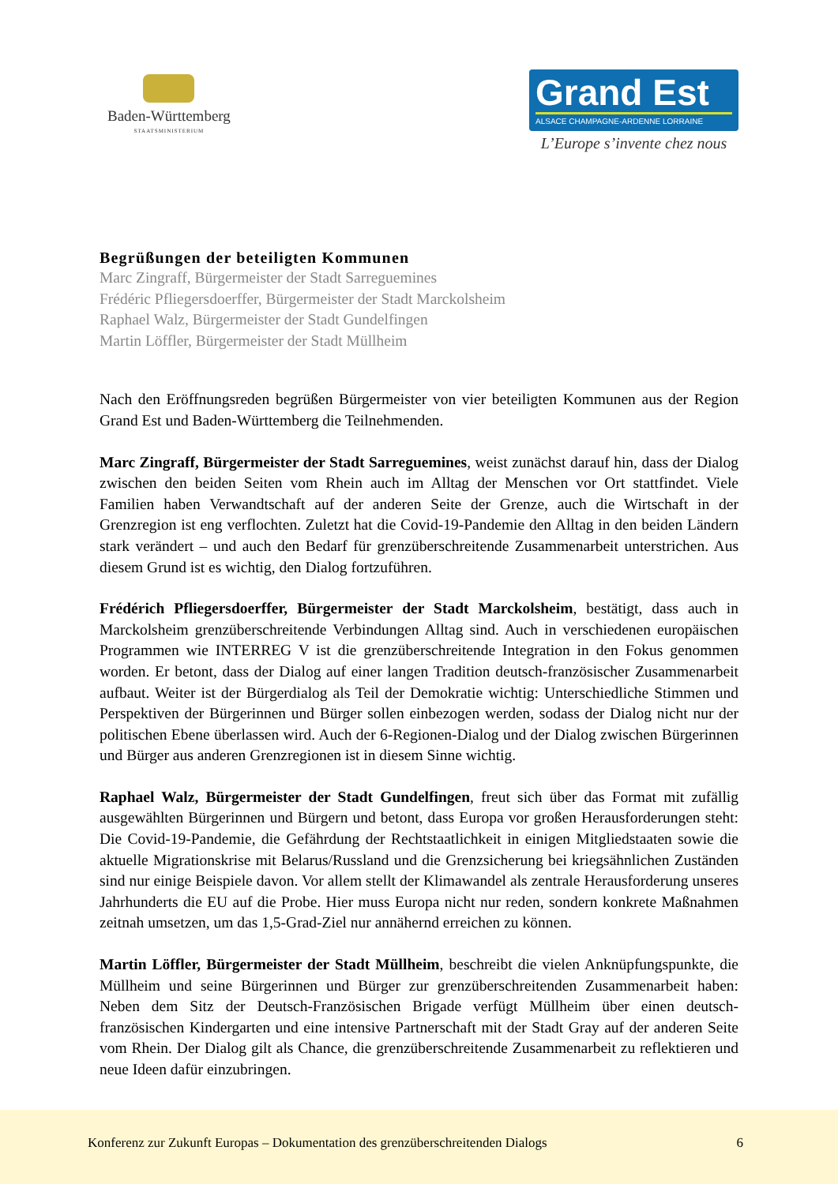Baden-Württemberg
STAATSMINISTERIUM
Grand Est
ALSACE CHAMPAGNE-ARDENNE LORRAINE
L’Europe s’invente chez nous
Begrüßungen der beteiligten Kommunen
Marc Zingraff, Bürgermeister der Stadt Sarreguemines
Frédéric Pfliegersdoerffer, Bürgermeister der Stadt Marckolsheim
Raphael Walz, Bürgermeister der Stadt Gundelfingen
Martin Löffler, Bürgermeister der Stadt Müllheim
Nach den Eröffnungsreden begrüßen Bürgermeister von vier beteiligten Kommunen aus der Region Grand Est und Baden-Württemberg die Teilnehmenden.
Marc Zingraff, Bürgermeister der Stadt Sarreguemines, weist zunächst darauf hin, dass der Dialog zwischen den beiden Seiten vom Rhein auch im Alltag der Menschen vor Ort stattfindet. Viele Familien haben Verwandtschaft auf der anderen Seite der Grenze, auch die Wirtschaft in der Grenzregion ist eng verflochten. Zuletzt hat die Covid-19-Pandemie den Alltag in den beiden Ländern stark verändert – und auch den Bedarf für grenzüberschreitende Zusammenarbeit unterstrichen. Aus diesem Grund ist es wichtig, den Dialog fortzuführen.
Frédérich Pfliegersdoerffer, Bürgermeister der Stadt Marckolsheim, bestätigt, dass auch in Marckolsheim grenzüberschreitende Verbindungen Alltag sind. Auch in verschiedenen europäischen Programmen wie INTERREG V ist die grenzüberschreitende Integration in den Fokus genommen worden. Er betont, dass der Dialog auf einer langen Tradition deutsch-französischer Zusammenarbeit aufbaut. Weiter ist der Bürgerdialog als Teil der Demokratie wichtig: Unterschiedliche Stimmen und Perspektiven der Bürgerinnen und Bürger sollen einbezogen werden, sodass der Dialog nicht nur der politischen Ebene überlassen wird. Auch der 6-Regionen-Dialog und der Dialog zwischen Bürgerinnen und Bürger aus anderen Grenzregionen ist in diesem Sinne wichtig.
Raphael Walz, Bürgermeister der Stadt Gundelfingen, freut sich über das Format mit zufällig ausgewählten Bürgerinnen und Bürgern und betont, dass Europa vor großen Herausforderungen steht: Die Covid-19-Pandemie, die Gefährdung der Rechtstaatlichkeit in einigen Mitgliedstaaten sowie die aktuelle Migrationskrise mit Belarus/Russland und die Grenzsicherung bei kriegsähnlichen Zuständen sind nur einige Beispiele davon. Vor allem stellt der Klimawandel als zentrale Herausforderung unseres Jahrhunderts die EU auf die Probe. Hier muss Europa nicht nur reden, sondern konkrete Maßnahmen zeitnah umsetzen, um das 1,5-Grad-Ziel nur annähernd erreichen zu können.
Martin Löffler, Bürgermeister der Stadt Müllheim, beschreibt die vielen Anknüpfungspunkte, die Müllheim und seine Bürgerinnen und Bürger zur grenzüberschreitenden Zusammenarbeit haben: Neben dem Sitz der Deutsch-Französischen Brigade verfügt Müllheim über einen deutsch-französischen Kindergarten und eine intensive Partnerschaft mit der Stadt Gray auf der anderen Seite vom Rhein. Der Dialog gilt als Chance, die grenzüberschreitende Zusammenarbeit zu reflektieren und neue Ideen dafür einzubringen.
Konferenz zur Zukunft Europas – Dokumentation des grenzüberschreitenden Dialogs 6